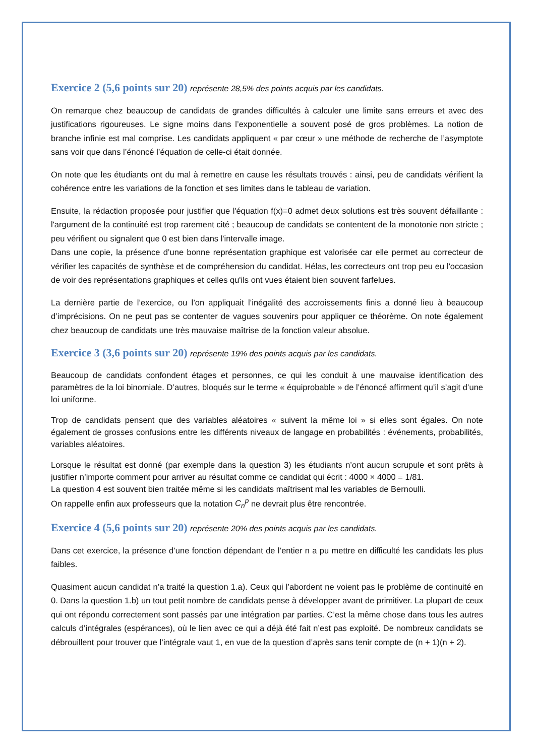Exercice 2 (5,6 points sur 20) représente 28,5% des points acquis par les candidats.
On remarque chez beaucoup de candidats de grandes difficultés à calculer une limite sans erreurs et avec des justifications rigoureuses. Le signe moins dans l’exponentielle a souvent posé de gros problèmes. La notion de branche infinie est mal comprise. Les candidats appliquent « par cœur » une méthode de recherche de l’asymptote sans voir que dans l’énoncé l’équation de celle-ci était donnée.
On note que les étudiants ont du mal à remettre en cause les résultats trouvés : ainsi, peu de candidats vérifient la cohérence entre les variations de la fonction et ses limites dans le tableau de variation.
Ensuite, la rédaction proposée pour justifier que l'équation f(x)=0 admet deux solutions est très souvent défaillante : l'argument de la continuité est trop rarement cité ; beaucoup de candidats se contentent de la monotonie non stricte ; peu vérifient ou signalent que 0 est bien dans l'intervalle image.
Dans une copie, la présence d’une bonne représentation graphique est valorisée car elle permet au correcteur de vérifier les capacités de synthèse et de compréhension du candidat. Hélas, les correcteurs ont trop peu eu l'occasion de voir des représentations graphiques et celles qu'ils ont vues étaient bien souvent farfelues.
La dernière partie de l’exercice, ou l’on appliquait l’inégalité des accroissements finis a donné lieu à beaucoup d’imprécisions. On ne peut pas se contenter de vagues souvenirs pour appliquer ce théorème. On note également chez beaucoup de candidats une très mauvaise maîtrise de la fonction valeur absolue.
Exercice 3 (3,6 points sur 20) représente 19% des points acquis par les candidats.
Beaucoup de candidats confondent étages et personnes, ce qui les conduit à une mauvaise identification des paramètres de la loi binomiale. D’autres, bloqués sur le terme « équiprobable » de l’énoncé affirment qu’il s’agit d’une loi uniforme.
Trop de candidats pensent que des variables aléatoires « suivent la même loi » si elles sont égales. On note également de grosses confusions entre les différents niveaux de langage en probabilités : événements, probabilités, variables aléatoires.
Lorsque le résultat est donné (par exemple dans la question 3) les étudiants n’ont aucun scrupule et sont prêts à justifier n’importe comment pour arriver au résultat comme ce candidat qui écrit : 4000 × 4000 = 1/81.
La question 4 est souvent bien traitée même si les candidats maîtrisent mal les variables de Bernoulli.
On rappelle enfin aux professeurs que la notation C<sub>n</sub><sup>p</sup> ne devrait plus être rencontrée.
Exercice 4 (5,6 points sur 20) représente 20% des points acquis par les candidats.
Dans cet exercice, la présence d’une fonction dépendant de l’entier n a pu mettre en difficulté les candidats les plus faibles.
Quasiment aucun candidat n’a traité la question 1.a). Ceux qui l’abordent ne voient pas le problème de continuité en 0. Dans la question 1.b) un tout petit nombre de candidats pense à développer avant de primitiver. La plupart de ceux qui ont répondu correctement sont passés par une intégration par parties. C’est la même chose dans tous les autres calculs d’intégrales (espérances), où le lien avec ce qui a déjà été fait n’est pas exploité. De nombreux candidats se débrouillent pour trouver que l’intégrale vaut 1, en vue de la question d’après sans tenir compte de (n + 1)(n + 2).